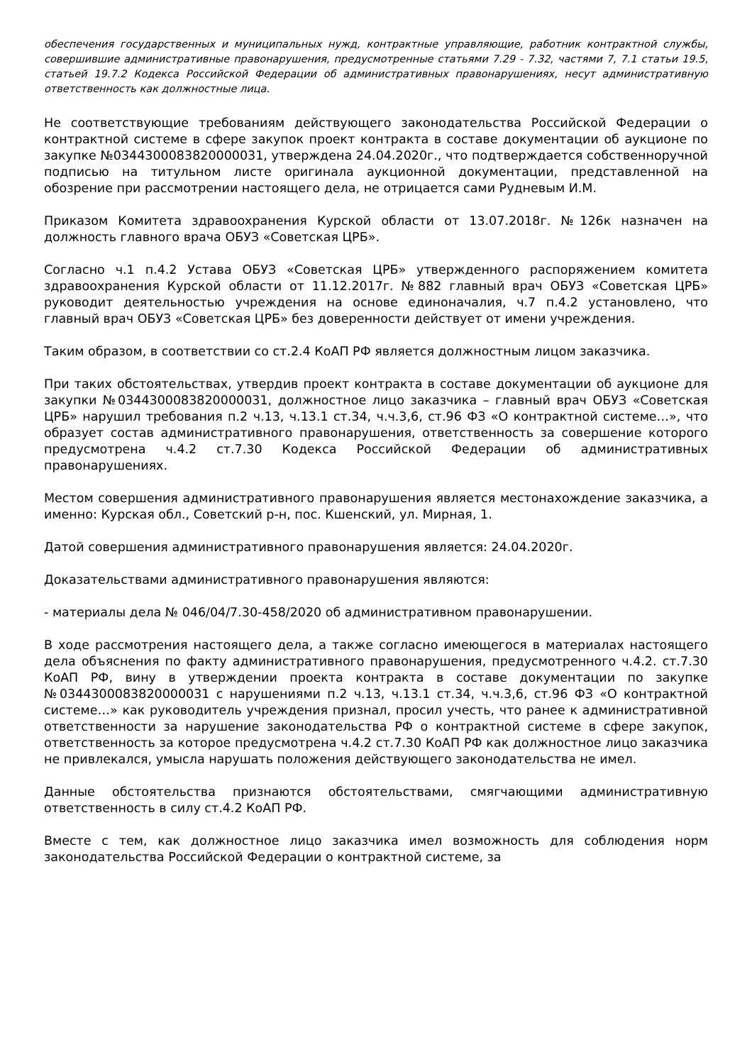обеспечения государственных и муниципальных нужд, контрактные управляющие, работник контрактной службы, совершившие административные правонарушения, предусмотренные статьями 7.29 - 7.32, частями 7, 7.1 статьи 19.5, статьей 19.7.2 Кодекса Российской Федерации об административных правонарушениях, несут административную ответственность как должностные лица.
Не соответствующие требованиям действующего законодательства Российской Федерации о контрактной системе в сфере закупок проект контракта в составе документации об аукционе по закупке №0344300083820000031, утверждена 24.04.2020г., что подтверждается собственноручной подписью на титульном листе оригинала аукционной документации, представленной на обозрение при рассмотрении настоящего дела, не отрицается сами Рудневым И.М.
Приказом Комитета здравоохранения Курской области от 13.07.2018г. №126к назначен на должность главного врача ОБУЗ «Советская ЦРБ».
Согласно ч.1 п.4.2 Устава ОБУЗ «Советская ЦРБ» утвержденного распоряжением комитета здравоохранения Курской области от 11.12.2017г. №882 главный врач ОБУЗ «Советская ЦРБ» руководит деятельностью учреждения на основе единоначалия, ч.7 п.4.2 установлено, что главный врач ОБУЗ «Советская ЦРБ» без доверенности действует от имени учреждения.
Таким образом, в соответствии со ст.2.4 КоАП РФ является должностным лицом заказчика.
При таких обстоятельствах, утвердив проект контракта в составе документации об аукционе для закупки №0344300083820000031, должностное лицо заказчика – главный врач ОБУЗ «Советская ЦРБ» нарушил требования п.2 ч.13, ч.13.1 ст.34, ч.ч.3,6, ст.96 ФЗ «О контрактной системе…», что образует состав административного правонарушения, ответственность за совершение которого предусмотрена ч.4.2 ст.7.30 Кодекса Российской Федерации об административных правонарушениях.
Местом совершения административного правонарушения является местонахождение заказчика, а именно: Курская обл., Советский р-н, пос. Кшенский, ул. Мирная, 1.
Датой совершения административного правонарушения является: 24.04.2020г.
Доказательствами административного правонарушения являются:
- материалы дела № 046/04/7.30-458/2020 об административном правонарушении.
В ходе рассмотрения настоящего дела, а также согласно имеющегося в материалах настоящего дела объяснения по факту административного правонарушения, предусмотренного ч.4.2. ст.7.30 КоАП РФ, вину в утверждении проекта контракта в составе документации по закупке №0344300083820000031 с нарушениями п.2 ч.13, ч.13.1 ст.34, ч.ч.3,6, ст.96 ФЗ «О контрактной системе…» как руководитель учреждения признал, просил учесть, что ранее к административной ответственности за нарушение законодательства РФ о контрактной системе в сфере закупок, ответственность за которое предусмотрена ч.4.2 ст.7.30 КоАП РФ как должностное лицо заказчика не привлекался, умысла нарушать положения действующего законодательства не имел.
Данные обстоятельства признаются обстоятельствами, смягчающими административную ответственность в силу ст.4.2 КоАП РФ.
Вместе с тем, как должностное лицо заказчика имел возможность для соблюдения норм законодательства Российской Федерации о контрактной системе, за